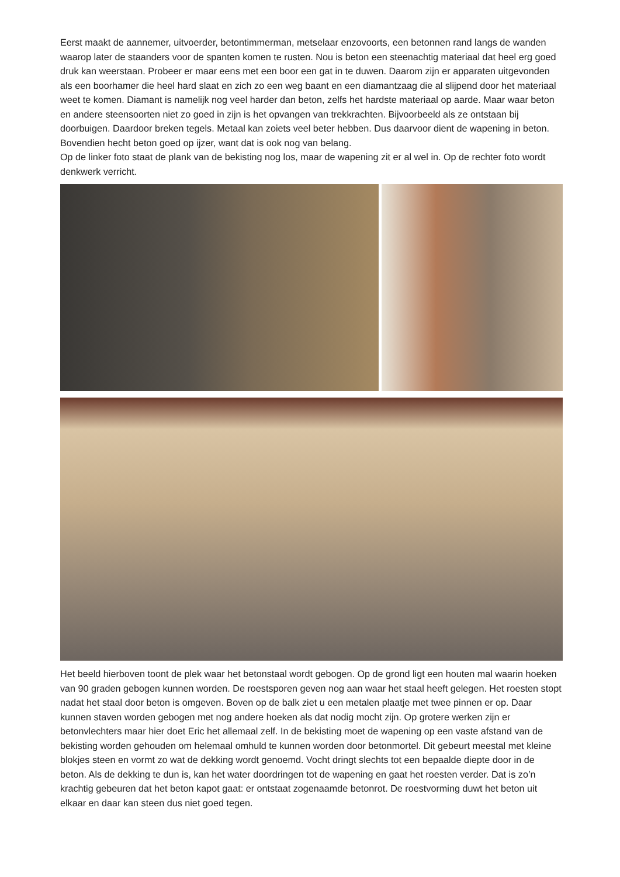Eerst maakt de aannemer, uitvoerder, betontimmerman, metselaar enzovoorts, een betonnen rand langs de wanden waarop later de staanders voor de spanten komen te rusten. Nou is beton een steenachtig materiaal dat heel erg goed druk kan weerstaan. Probeer er maar eens met een boor een gat in te duwen. Daarom zijn er apparaten uitgevonden als een boorhamer die heel hard slaat en zich zo een weg baant en een diamantzaag die al slijpend door het materiaal weet te komen. Diamant is namelijk nog veel harder dan beton, zelfs het hardste materiaal op aarde. Maar waar beton en andere steensoorten niet zo goed in zijn is het opvangen van trekkrachten. Bijvoorbeeld als ze ontstaan bij doorbuigen. Daardoor breken tegels. Metaal kan zoiets veel beter hebben. Dus daarvoor dient de wapening in beton. Bovendien hecht beton goed op ijzer, want dat is ook nog van belang.
Op de linker foto staat de plank van de bekisting nog los, maar de wapening zit er al wel in. Op de rechter foto wordt denkwerk verricht.
Het beeld hierboven toont de plek waar het betonstaal wordt gebogen. Op de grond ligt een houten mal waarin hoeken van 90 graden gebogen kunnen worden. De roestsporen geven nog aan waar het staal heeft gelegen. Het roesten stopt nadat het staal door beton is omgeven. Boven op de balk ziet u een metalen plaatje met twee pinnen er op. Daar kunnen staven worden gebogen met nog andere hoeken als dat nodig mocht zijn. Op grotere werken zijn er betonvlechters maar hier doet Eric het allemaal zelf. In de bekisting moet de wapening op een vaste afstand van de bekisting worden gehouden om helemaal omhuld te kunnen worden door betonmortel. Dit gebeurt meestal met kleine blokjes steen en vormt zo wat de dekking wordt genoemd. Vocht dringt slechts tot een bepaalde diepte door in de beton. Als de dekking te dun is, kan het water doordringen tot de wapening en gaat het roesten verder. Dat is zo’n krachtig gebeuren dat het beton kapot gaat: er ontstaat zogenaamde betonrot. De roestvorming duwt het beton uit elkaar en daar kan steen dus niet goed tegen.